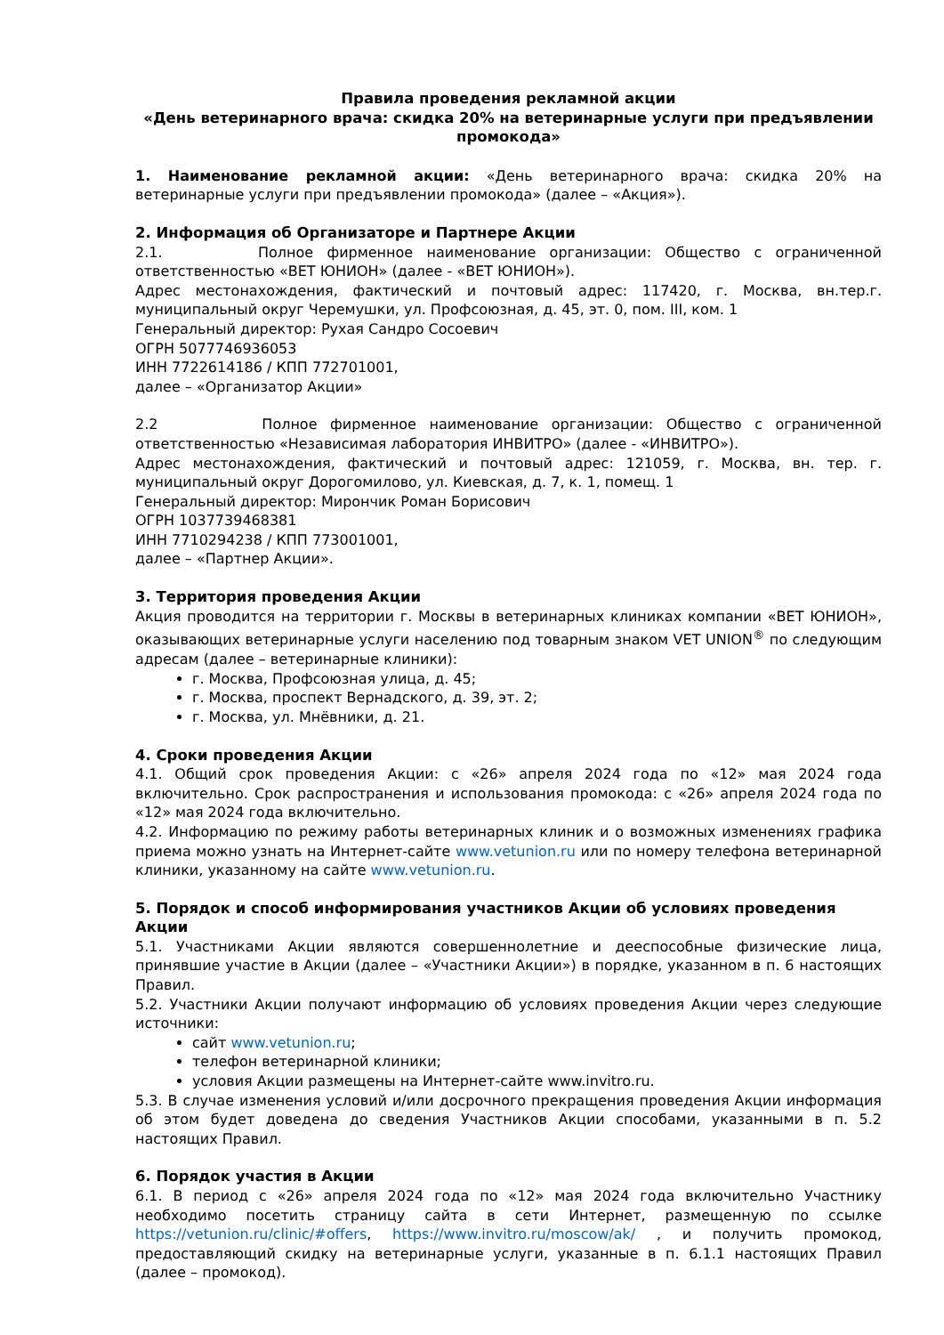Правила проведения рекламной акции
«День ветеринарного врача: скидка 20% на ветеринарные услуги при предъявлении промокода»
1. Наименование рекламной акции: «День ветеринарного врача: скидка 20% на ветеринарные услуги при предъявлении промокода» (далее – «Акция»).
2. Информация об Организаторе и Партнере Акции
2.1. Полное фирменное наименование организации: Общество с ограниченной ответственностью «ВЕТ ЮНИОН» (далее - «ВЕТ ЮНИОН»).
Адрес местонахождения, фактический и почтовый адрес: 117420, г. Москва, вн.тер.г. муниципальный округ Черемушки, ул. Профсоюзная, д. 45, эт. 0, пом. III, ком. 1
Генеральный директор: Рухая Сандро Сосоевич
ОГРН 5077746936053
ИНН 7722614186 / КПП 772701001,
далее – «Организатор Акции»
2.2 Полное фирменное наименование организации: Общество с ограниченной ответственностью «Независимая лаборатория ИНВИТРО» (далее - «ИНВИТРО»).
Адрес местонахождения, фактический и почтовый адрес: 121059, г. Москва, вн. тер. г. муниципальный округ Дорогомилово, ул. Киевская, д. 7, к. 1, помещ. 1
Генеральный директор: Мирончик Роман Борисович
ОГРН 1037739468381
ИНН 7710294238 / КПП 773001001,
далее – «Партнер Акции».
3. Территория проведения Акции
Акция проводится на территории г. Москвы в ветеринарных клиниках компании «ВЕТ ЮНИОН», оказывающих ветеринарные услуги населению под товарным знаком VET UNION<sup>®</sup> по следующим адресам (далее – ветеринарные клиники):
г. Москва, Профсоюзная улица, д. 45;
г. Москва, проспект Вернадского, д. 39, эт. 2;
г. Москва, ул. Мнёвники, д. 21.
4. Сроки проведения Акции
4.1. Общий срок проведения Акции: с «26» апреля 2024 года по «12» мая 2024 года включительно. Срок распространения и использования промокода: с «26» апреля 2024 года по «12» мая 2024 года включительно.
4.2. Информацию по режиму работы ветеринарных клиник и о возможных изменениях графика приема можно узнать на Интернет-сайте www.vetunion.ru или по номеру телефона ветеринарной клиники, указанному на сайте www.vetunion.ru.
5. Порядок и способ информирования участников Акции об условиях проведения Акции
5.1. Участниками Акции являются совершеннолетние и дееспособные физические лица, принявшие участие в Акции (далее – «Участники Акции») в порядке, указанном в п. 6 настоящих Правил.
5.2. Участники Акции получают информацию об условиях проведения Акции через следующие источники:
сайт www.vetunion.ru;
телефон ветеринарной клиники;
условия Акции размещены на Интернет-сайте www.invitro.ru.
5.3. В случае изменения условий и/или досрочного прекращения проведения Акции информация об этом будет доведена до сведения Участников Акции способами, указанными в п. 5.2 настоящих Правил.
6. Порядок участия в Акции
6.1. В период с «26» апреля 2024 года по «12» мая 2024 года включительно Участнику необходимо посетить страницу сайта в сети Интернет, размещенную по ссылке https://vetunion.ru/clinic/#offers, https://www.invitro.ru/moscow/ak/ , и получить промокод, предоставляющий скидку на ветеринарные услуги, указанные в п. 6.1.1 настоящих Правил (далее – промокод).